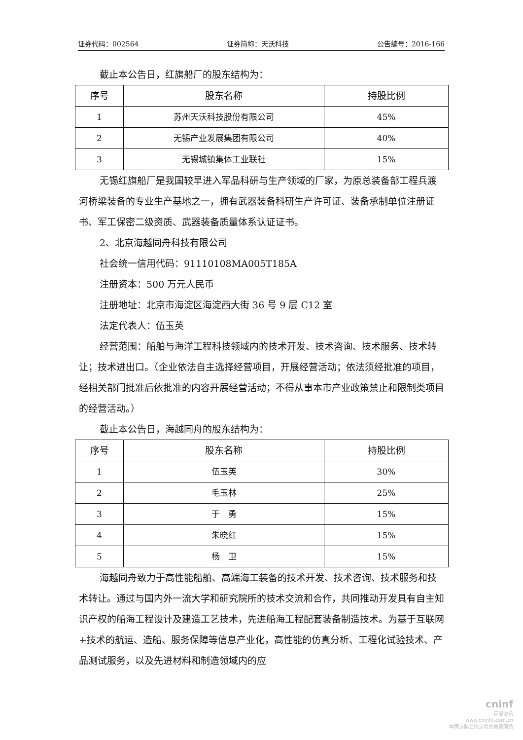证券代码：002564 证券简称：天沃科技 公告编号：2016-166
截止本公告日，红旗船厂的股东结构为：
| 序号 | 股东名称 | 持股比例 |
| --- | --- | --- |
| 1 | 苏州天沃科技股份有限公司 | 45% |
| 2 | 无锡产业发展集团有限公司 | 40% |
| 3 | 无锡城镇集体工业联社 | 15% |
无锡红旗船厂是我国较早进入军品科研与生产领域的厂家，为原总装备部工程兵渡河桥梁装备的专业生产基地之一，拥有武器装备科研生产许可证、装备承制单位注册证书、军工保密二级资质、武器装备质量体系认证证书。
2、北京海越同舟科技有限公司
社会统一信用代码：91110108MA005T185A
注册资本：500 万元人民币
注册地址：北京市海淀区海淀西大街 36 号 9 层 C12 室
法定代表人：伍玉英
经营范围：船舶与海洋工程科技领域内的技术开发、技术咨询、技术服务、技术转让；技术进出口。（企业依法自主选择经营项目，开展经营活动；依法须经批准的项目，经相关部门批准后依批准的内容开展经营活动；不得从事本市产业政策禁止和限制类项目的经营活动。）
截止本公告日，海越同舟的股东结构为：
| 序号 | 股东名称 | 持股比例 |
| --- | --- | --- |
| 1 | 伍玉英 | 30% |
| 2 | 毛玉林 | 25% |
| 3 | 于 勇 | 15% |
| 4 | 朱晓红 | 15% |
| 5 | 杨 卫 | 15% |
海越同舟致力于高性能船舶、高端海工装备的技术开发、技术咨询、技术服务和技术转让。通过与国内外一流大学和研究院所的技术交流和合作，共同推动开发具有自主知识产权的船海工程设计及建造工艺技术，先进船海工程配套装备制造技术。为基于互联网+技术的航运、造船、服务保障等信息产业化，高性能的仿真分析、工程化试验技术、产品测试服务，以及先进材料和制造领域内的应
cninf
巨潮资讯
www.cninfo.com.cn
中国证监会指定信息披露网站